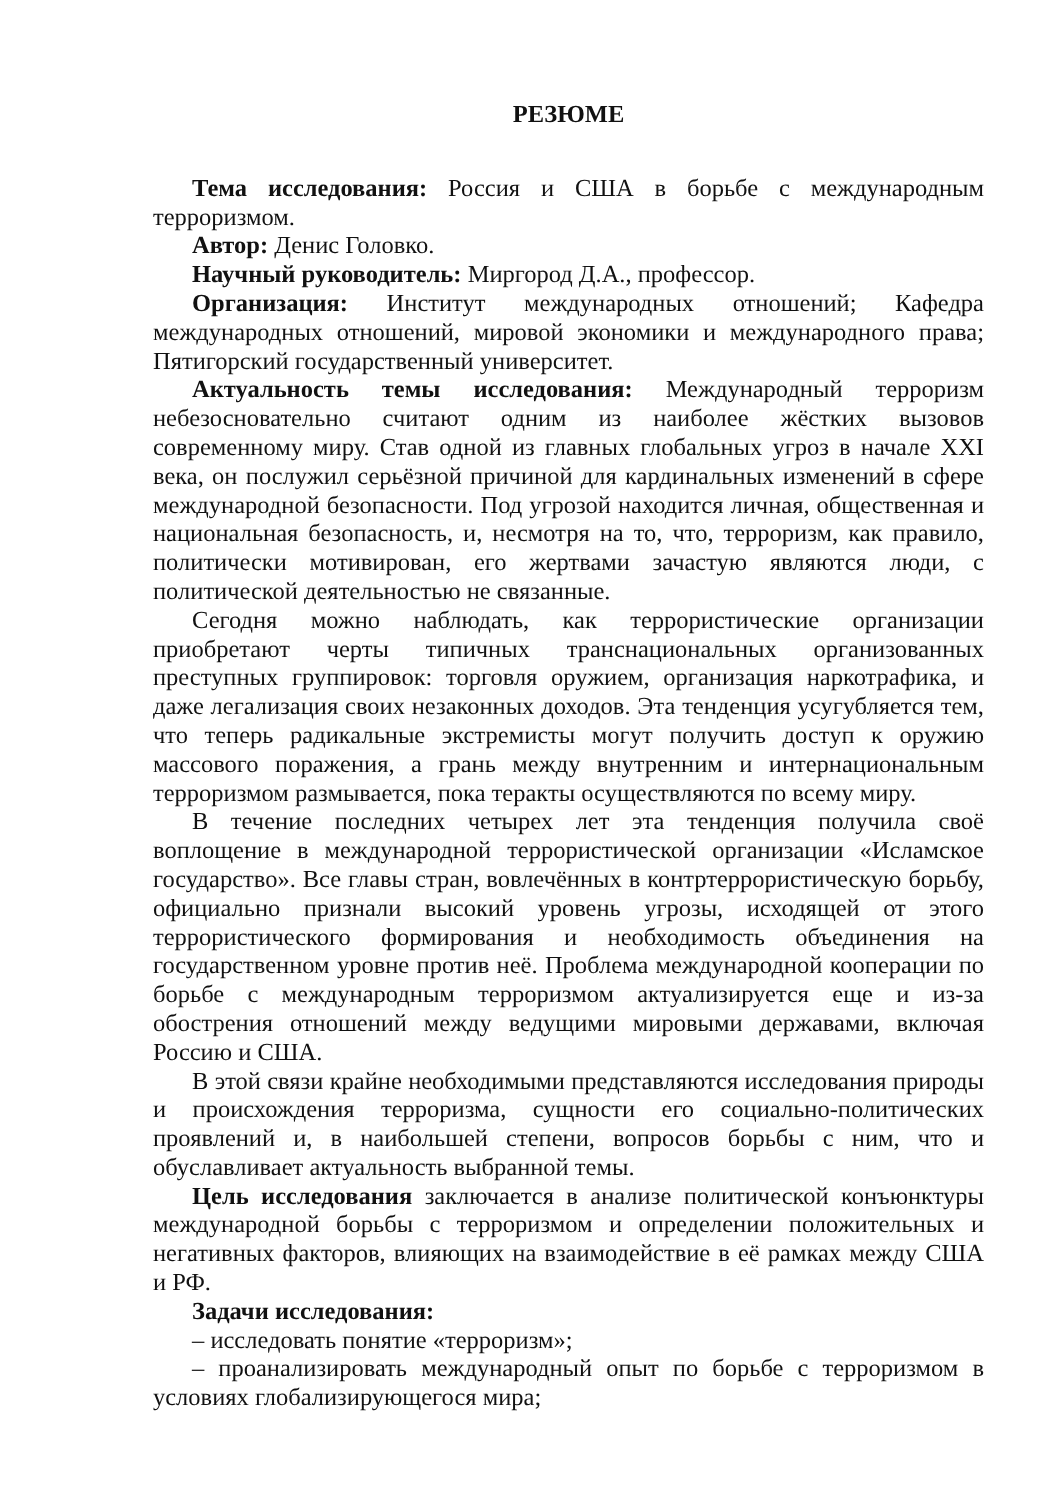РЕЗЮМЕ
Тема исследования: Россия и США в борьбе с международным терроризмом.
Автор: Денис Головко.
Научный руководитель: Миргород Д.А., профессор.
Организация: Институт международных отношений; Кафедра международных отношений, мировой экономики и международного права; Пятигорский государственный университет.
Актуальность темы исследования: Международный терроризм небезосновательно считают одним из наиболее жёстких вызовов современному миру. Став одной из главных глобальных угроз в начале XXI века, он послужил серьёзной причиной для кардинальных изменений в сфере международной безопасности. Под угрозой находится личная, общественная и национальная безопасность, и, несмотря на то, что, терроризм, как правило, политически мотивирован, его жертвами зачастую являются люди, с политической деятельностью не связанные.
Сегодня можно наблюдать, как террористические организации приобретают черты типичных транснациональных организованных преступных группировок: торговля оружием, организация наркотрафика, и даже легализация своих незаконных доходов. Эта тенденция усугубляется тем, что теперь радикальные экстремисты могут получить доступ к оружию массового поражения, а грань между внутренним и интернациональным терроризмом размывается, пока теракты осуществляются по всему миру.
В течение последних четырех лет эта тенденция получила своё воплощение в международной террористической организации «Исламское государство». Все главы стран, вовлечённых в контртеррористическую борьбу, официально признали высокий уровень угрозы, исходящей от этого террористического формирования и необходимость объединения на государственном уровне против неё. Проблема международной кооперации по борьбе с международным терроризмом актуализируется еще и из-за обострения отношений между ведущими мировыми державами, включая Россию и США.
В этой связи крайне необходимыми представляются исследования природы и происхождения терроризма, сущности его социально-политических проявлений и, в наибольшей степени, вопросов борьбы с ним, что и обуславливает актуальность выбранной темы.
Цель исследования заключается в анализе политической конъюнктуры международной борьбы с терроризмом и определении положительных и негативных факторов, влияющих на взаимодействие в её рамках между США и РФ.
Задачи исследования:
– исследовать понятие «терроризм»;
– проанализировать международный опыт по борьбе с терроризмом в условиях глобализирующегося мира;